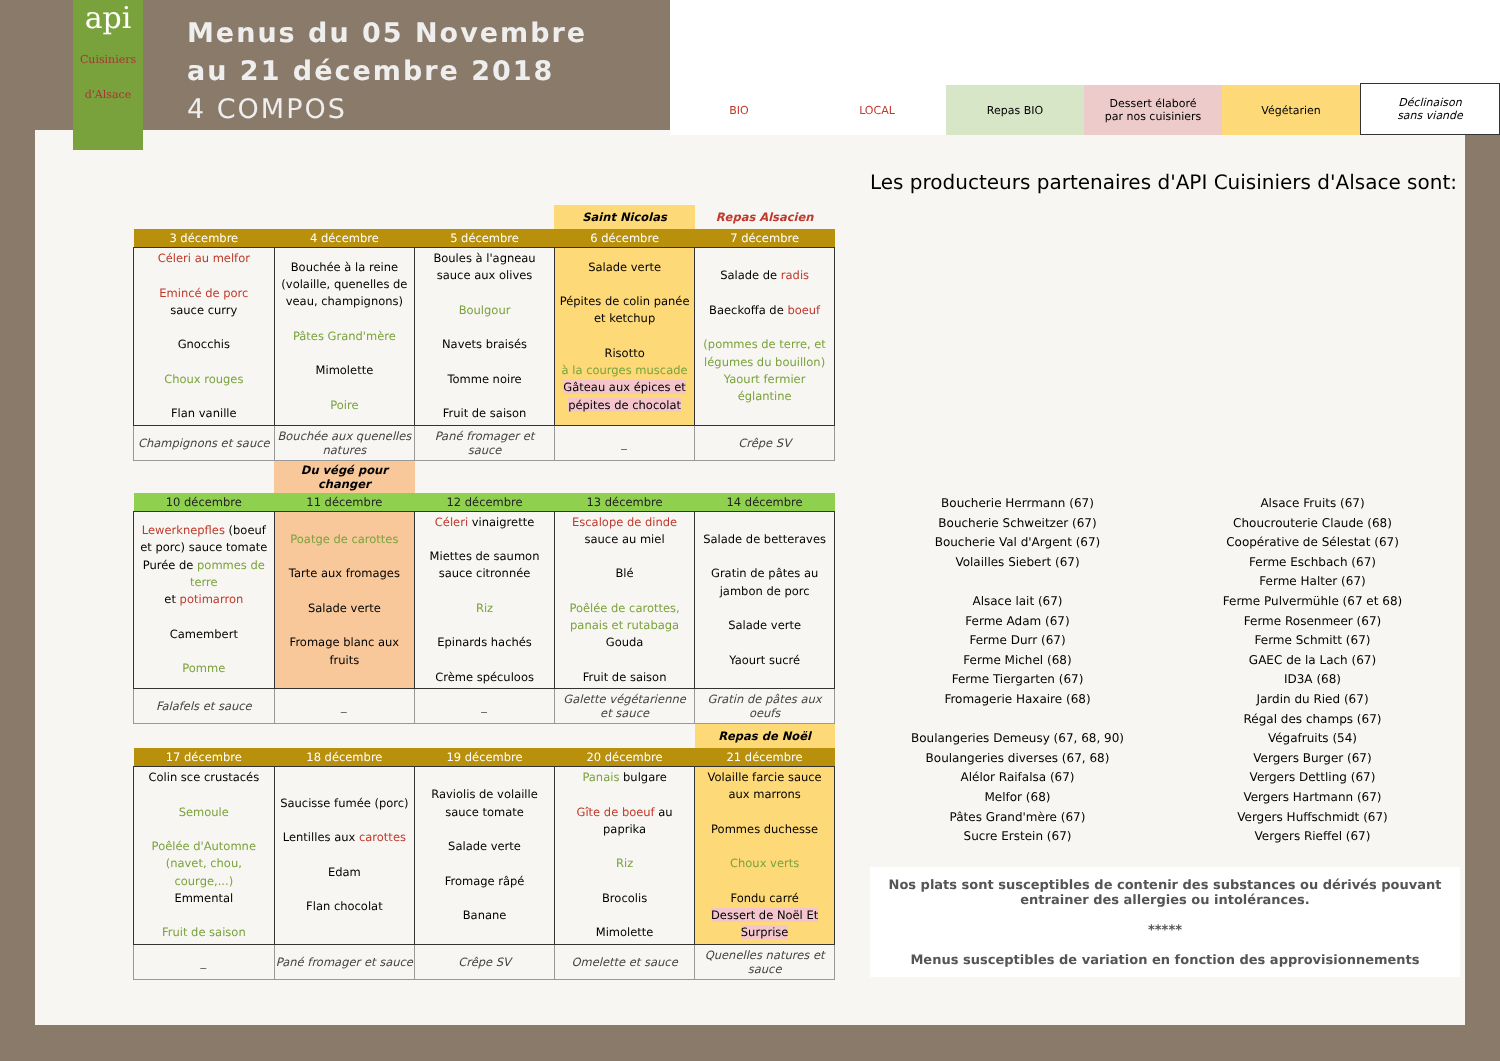api
Cuisiniers d'Alsace
Menus du 05 Novembre
au 21 décembre 2018
4 COMPOS
BIO
LOCAL
Repas BIO
Dessert élaboré
par nos cuisiniers
Végétarien
Déclinaison
sans viande
| | | | Saint Nicolas | Repas Alsacien |
| 3 décembre | 4 décembre | 5 décembre | 6 décembre | 7 décembre |
| Céleri au melfor Emincé de porc sauce curry Gnocchis Choux rouges Flan vanille | Bouchée à la reine (volaille, quenelles de veau, champignons) Pâtes Grand'mère Mimolette Poire | Boules à l'agneau sauce aux olives Boulgour Navets braisés Tomme noire Fruit de saison | Salade verte Pépites de colin panée et ketchup Risotto à la courges muscade Gâteau aux épices et pépites de chocolat | Salade de radis Baeckoffa de boeuf (pommes de terre, et légumes du bouillon) Yaourt fermier églantine |
| Champignons et sauce | Bouchée aux quenelles natures | Pané fromager et sauce | _ | Crêpe SV |
| | Du végé pour changer | | | |
| 10 décembre | 11 décembre | 12 décembre | 13 décembre | 14 décembre |
| Lewerknepfles (boeuf et porc) sauce tomate Purée de pommes de terre et potimarron Camembert Pomme | Poatge de carottes Tarte aux fromages Salade verte Fromage blanc aux fruits | Céleri vinaigrette Miettes de saumon sauce citronnée Riz Epinards hachés Crème spéculoos | Escalope de dinde sauce au miel Blé Poêlée de carottes, panais et rutabaga Gouda Fruit de saison | Salade de betteraves Gratin de pâtes au jambon de porc Salade verte Yaourt sucré |
| Falafels et sauce | _ | _ | Galette végétarienne et sauce | Gratin de pâtes aux oeufs |
| | | | | Repas de Noël |
| 17 décembre | 18 décembre | 19 décembre | 20 décembre | 21 décembre |
| Colin sce crustacés Semoule Poêlée d'Automne (navet, chou, courge,...) Emmental Fruit de saison | Saucisse fumée (porc) Lentilles aux carottes Edam Flan chocolat | Raviolis de volaille sauce tomate Salade verte Fromage râpé Banane | Panais bulgare Gîte de boeuf au paprika Riz Brocolis Mimolette | Volaille farcie sauce aux marrons Pommes duchesse Choux verts Fondu carré Dessert de Noël Et Surprise |
| _ | Pané fromager et sauce | Crêpe SV | Omelette et sauce | Quenelles natures et sauce |
Les producteurs partenaires d'API Cuisiniers d'Alsace sont:
Boucherie Herrmann (67)
Boucherie Schweitzer (67)
Boucherie Val d'Argent (67)
Volailles Siebert (67)
Alsace lait (67)
Ferme Adam (67)
Ferme Durr (67)
Ferme Michel (68)
Ferme Tiergarten (67)
Fromagerie Haxaire (68)
Boulangeries Demeusy (67, 68, 90)
Boulangeries diverses (67, 68)
Alélor Raifalsa (67)
Melfor (68)
Pâtes Grand'mère (67)
Sucre Erstein (67)
Alsace Fruits (67)
Choucrouterie Claude (68)
Coopérative de Sélestat (67)
Ferme Eschbach (67)
Ferme Halter (67)
Ferme Pulvermühle (67 et 68)
Ferme Rosenmeer (67)
Ferme Schmitt (67)
GAEC de la Lach (67)
ID3A (68)
Jardin du Ried (67)
Régal des champs (67)
Végafruits (54)
Vergers Burger (67)
Vergers Dettling (67)
Vergers Hartmann (67)
Vergers Huffschmidt (67)
Vergers Rieffel (67)
Nos plats sont susceptibles de contenir des substances ou dérivés pouvant entrainer des allergies ou intolérances.
*****
Menus susceptibles de variation en fonction des approvisionnements